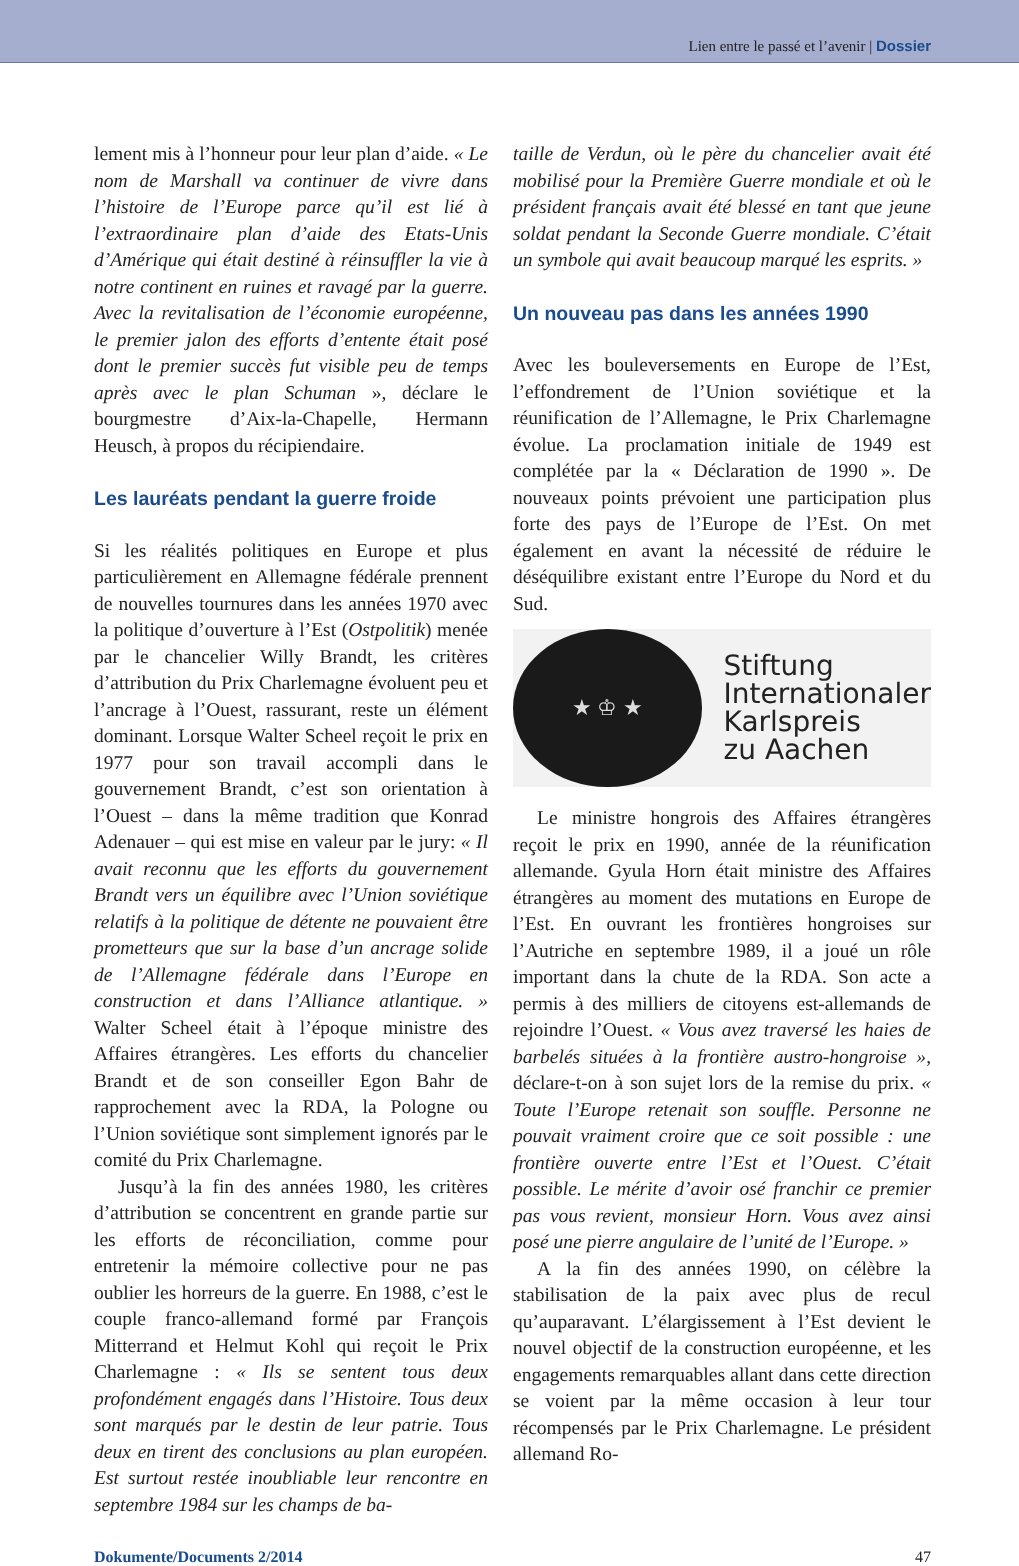Lien entre le passé et l’avenir | Dossier
lement mis à l’honneur pour leur plan d’aide. « Le nom de Marshall va continuer de vivre dans l’histoire de l’Europe parce qu’il est lié à l’extraordinaire plan d’aide des Etats-Unis d’Amérique qui était destiné à réinsuffler la vie à notre continent en ruines et ravagé par la guerre. Avec la revitalisation de l’économie européenne, le premier jalon des efforts d’entente était posé dont le premier succès fut visible peu de temps après avec le plan Schuman », déclare le bourgmestre d’Aix-la-Chapelle, Hermann Heusch, à propos du récipiendaire.
Les lauréats pendant la guerre froide
Si les réalités politiques en Europe et plus particulièrement en Allemagne fédérale prennent de nouvelles tournures dans les années 1970 avec la politique d’ouverture à l’Est (Ostpolitik) menée par le chancelier Willy Brandt, les critères d’attribution du Prix Charlemagne évoluent peu et l’ancrage à l’Ouest, rassurant, reste un élément dominant. Lorsque Walter Scheel reçoit le prix en 1977 pour son travail accompli dans le gouvernement Brandt, c’est son orientation à l’Ouest – dans la même tradition que Konrad Adenauer – qui est mise en valeur par le jury: « Il avait reconnu que les efforts du gouvernement Brandt vers un équilibre avec l’Union soviétique relatifs à la politique de détente ne pouvaient être prometteurs que sur la base d’un ancrage solide de l’Allemagne fédérale dans l’Europe en construction et dans l’Alliance atlantique. » Walter Scheel était à l’époque ministre des Affaires étrangères. Les efforts du chancelier Brandt et de son conseiller Egon Bahr de rapprochement avec la RDA, la Pologne ou l’Union soviétique sont simplement ignorés par le comité du Prix Charlemagne.
Jusqu’à la fin des années 1980, les critères d’attribution se concentrent en grande partie sur les efforts de réconciliation, comme pour entretenir la mémoire collective pour ne pas oublier les horreurs de la guerre. En 1988, c’est le couple franco-allemand formé par François Mitterrand et Helmut Kohl qui reçoit le Prix Charlemagne : « Ils se sentent tous deux profondément engagés dans l’Histoire. Tous deux sont marqués par le destin de leur patrie. Tous deux en tirent des conclusions au plan européen. Est surtout restée inoubliable leur rencontre en septembre 1984 sur les champs de ba-
taille de Verdun, où le père du chancelier avait été mobilisé pour la Première Guerre mondiale et où le président français avait été blessé en tant que jeune soldat pendant la Seconde Guerre mondiale. C’était un symbole qui avait beaucoup marqué les esprits. »
Un nouveau pas dans les années 1990
Avec les bouleversements en Europe de l’Est, l’effondrement de l’Union soviétique et la réunification de l’Allemagne, le Prix Charlemagne évolue. La proclamation initiale de 1949 est complétée par la « Déclaration de 1990 ». De nouveaux points prévoient une participation plus forte des pays de l’Europe de l’Est. On met également en avant la nécessité de réduire le déséquilibre existant entre l’Europe du Nord et du Sud.
★ ♔ ★
Stiftung
Internationaler
Karlspreis
zu Aachen
Le ministre hongrois des Affaires étrangères reçoit le prix en 1990, année de la réunification allemande. Gyula Horn était ministre des Affaires étrangères au moment des mutations en Europe de l’Est. En ouvrant les frontières hongroises sur l’Autriche en septembre 1989, il a joué un rôle important dans la chute de la RDA. Son acte a permis à des milliers de citoyens est-allemands de rejoindre l’Ouest. « Vous avez traversé les haies de barbelés situées à la frontière austro-hongroise », déclare-t-on à son sujet lors de la remise du prix. « Toute l’Europe retenait son souffle. Personne ne pouvait vraiment croire que ce soit possible : une frontière ouverte entre l’Est et l’Ouest. C’était possible. Le mérite d’avoir osé franchir ce premier pas vous revient, monsieur Horn. Vous avez ainsi posé une pierre angulaire de l’unité de l’Europe. »
A la fin des années 1990, on célèbre la stabilisation de la paix avec plus de recul qu’auparavant. L’élargissement à l’Est devient le nouvel objectif de la construction européenne, et les engagements remarquables allant dans cette direction se voient par la même occasion à leur tour récompensés par le Prix Charlemagne. Le président allemand Ro-
Dokumente/Documents 2/2014 47